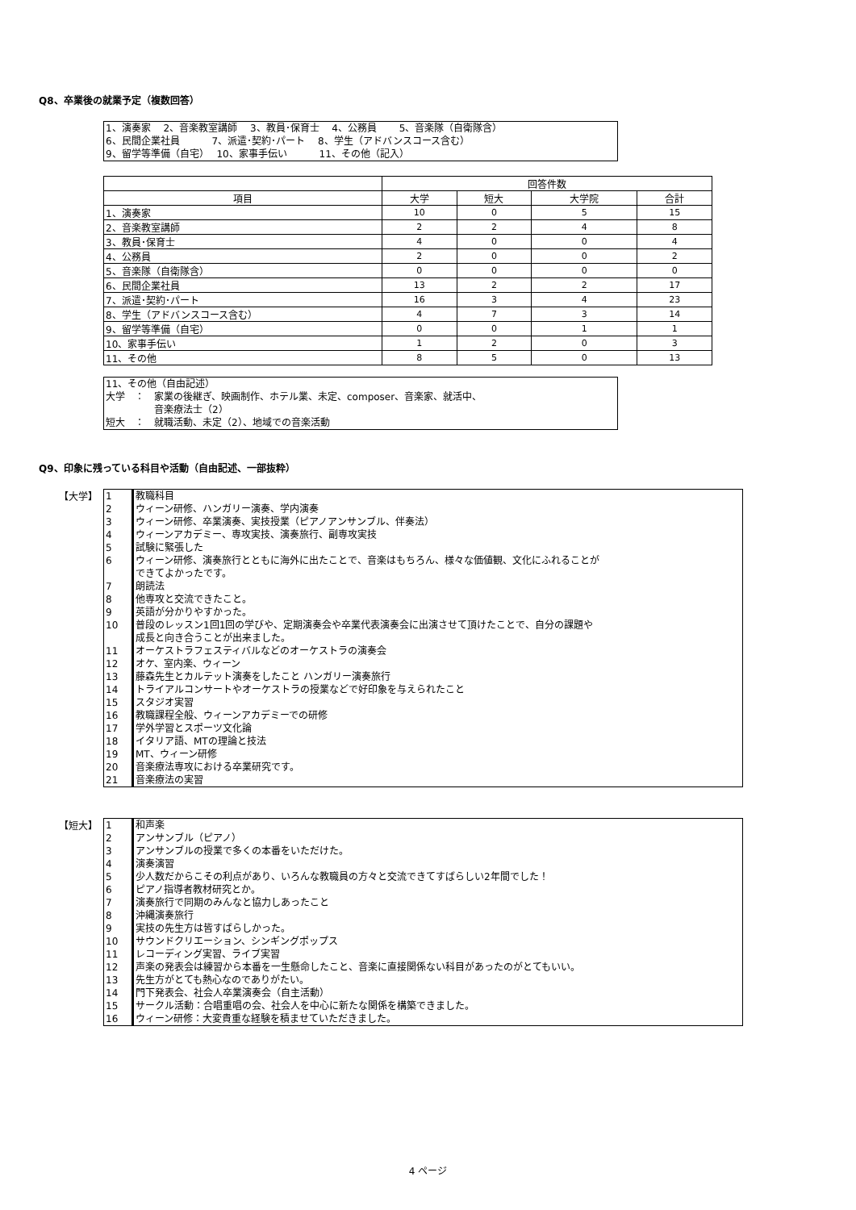Q8、卒業後の就業予定（複数回答）
1、演奏家　 2、音楽教室講師　 3、教員･保育士　 4、公務員　　 5、音楽隊（自衛隊含）
6、民間企業社員　　　 7、派遣･契約･パート　 8、学生（アドバンスコース含む）
9、留学等準備（自宅）　 10、家事手伝い　　　 11、その他（記入）
| | 回答件数 | | | |
| --- | --- | --- | --- | --- |
| 項目 | 大学 | 短大 | 大学院 | 合計 |
| 1、演奏家 | 10 | 0 | 5 | 15 |
| 2、音楽教室講師 | 2 | 2 | 4 | 8 |
| 3、教員･保育士 | 4 | 0 | 0 | 4 |
| 4、公務員 | 2 | 0 | 0 | 2 |
| 5、音楽隊（自衛隊含） | 0 | 0 | 0 | 0 |
| 6、民間企業社員 | 13 | 2 | 2 | 17 |
| 7、派遣･契約･パート | 16 | 3 | 4 | 23 |
| 8、学生（アドバンスコース含む） | 4 | 7 | 3 | 14 |
| 9、留学等準備（自宅） | 0 | 0 | 1 | 1 |
| 10、家事手伝い | 1 | 2 | 0 | 3 |
| 11、その他 | 8 | 5 | 0 | 13 |
11、その他（自由記述）
大学　：　家業の後継ぎ、映画制作、ホテル業、未定、composer、音楽家、就活中、
　　　　　音楽療法士（2）
短大　：　就職活動、未定（2）、地域での音楽活動
Q9、印象に残っている科目や活動（自由記述、一部抜粋）
【大学】
| 1 | 教職科目 |
| 2 | ウィーン研修、ハンガリー演奏、学内演奏 |
| 3 | ウィーン研修、卒業演奏、実技授業（ピアノアンサンブル、伴奏法） |
| 4 | ウィーンアカデミー、専攻実技、演奏旅行、副専攻実技 |
| 5 | 試験に緊張した |
| 6 | ウィーン研修、演奏旅行とともに海外に出たことで、音楽はもちろん、様々な価値観、文化にふれることが できてよかったです。 |
| 7 | 朗読法 |
| 8 | 他専攻と交流できたこと。 |
| 9 | 英語が分かりやすかった。 |
| 10 | 普段のレッスン1回1回の学びや、定期演奏会や卒業代表演奏会に出演させて頂けたことで、自分の課題や 成長と向き合うことが出来ました。 |
| 11 | オーケストラフェスティバルなどのオーケストラの演奏会 |
| 12 | オケ、室内楽、ウィーン |
| 13 | 藤森先生とカルテット演奏をしたこと ハンガリー演奏旅行 |
| 14 | トライアルコンサートやオーケストラの授業などで好印象を与えられたこと |
| 15 | スタジオ実習 |
| 16 | 教職課程全般、ウィーンアカデミーでの研修 |
| 17 | 学外学習とスポーツ文化論 |
| 18 | イタリア語、MTの理論と技法 |
| 19 | MT、ウィーン研修 |
| 20 | 音楽療法専攻における卒業研究です。 |
| 21 | 音楽療法の実習 |
【短大】
| 1 | 和声楽 |
| 2 | アンサンブル（ピアノ） |
| 3 | アンサンブルの授業で多くの本番をいただけた。 |
| 4 | 演奏演習 |
| 5 | 少人数だからこその利点があり、いろんな教職員の方々と交流できてすばらしい2年間でした！ |
| 6 | ピアノ指導者教材研究とか。 |
| 7 | 演奏旅行で同期のみんなと協力しあったこと |
| 8 | 沖縄演奏旅行 |
| 9 | 実技の先生方は皆すばらしかった。 |
| 10 | サウンドクリエーション、シンギングポップス |
| 11 | レコーディング実習、ライブ実習 |
| 12 | 声楽の発表会は練習から本番を一生懸命したこと、音楽に直接関係ない科目があったのがとてもいい。 |
| 13 | 先生方がとても熱心なのでありがたい。 |
| 14 | 門下発表会、社会人卒業演奏会（自主活動） |
| 15 | サークル活動：合唱重唱の会、社会人を中心に新たな関係を構築できました。 |
| 16 | ウィーン研修：大変貴重な経験を積ませていただきました。 |
4 ページ